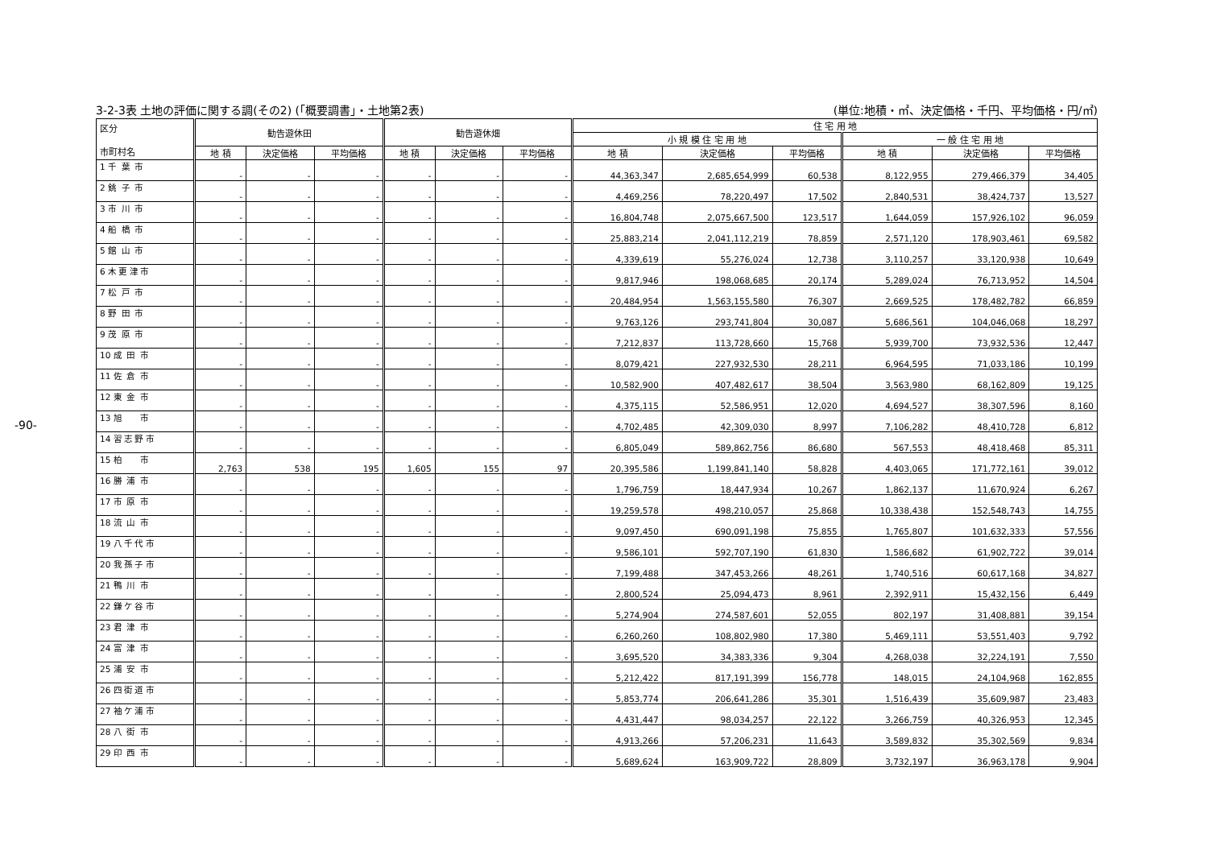-90-
3-2-3表 土地の評価に関する調(その2) (「概要調書」・土地第2表) (単位:地積・㎡、決定価格・千円、平均価格・円/㎡)
| 区分 市町村名 | 勧告遊休田 | | | 勧告遊休畑 | | | 住 宅 用 地 | | | | | |
| --- | --- | --- | --- | --- | --- | --- | --- | --- | --- | --- | --- | --- |
| | | | | | | | 小 規 模 住 宅 用 地 | | | 一 般 住 宅 用 地 | | |
| | 地 積 | 決定価格 | 平均価格 | 地 積 | 決定価格 | 平均価格 | 地 積 | 決定価格 | 平均価格 | 地 積 | 決定価格 | 平均価格 |
| 1 千 葉 市 | - | - | - | - | - | - | 44,363,347 | 2,685,654,999 | 60,538 | 8,122,955 | 279,466,379 | 34,405 |
| 2 銚 子 市 | - | - | - | - | - | - | 4,469,256 | 78,220,497 | 17,502 | 2,840,531 | 38,424,737 | 13,527 |
| 3 市 川 市 | - | - | - | - | - | - | 16,804,748 | 2,075,667,500 | 123,517 | 1,644,059 | 157,926,102 | 96,059 |
| 4 船 橋 市 | - | - | - | - | - | - | 25,883,214 | 2,041,112,219 | 78,859 | 2,571,120 | 178,903,461 | 69,582 |
| 5 館 山 市 | - | - | - | - | - | - | 4,339,619 | 55,276,024 | 12,738 | 3,110,257 | 33,120,938 | 10,649 |
| 6 木 更 津 市 | - | - | - | - | - | - | 9,817,946 | 198,068,685 | 20,174 | 5,289,024 | 76,713,952 | 14,504 |
| 7 松 戸 市 | - | - | - | - | - | - | 20,484,954 | 1,563,155,580 | 76,307 | 2,669,525 | 178,482,782 | 66,859 |
| 8 野 田 市 | - | - | - | - | - | - | 9,763,126 | 293,741,804 | 30,087 | 5,686,561 | 104,046,068 | 18,297 |
| 9 茂 原 市 | - | - | - | - | - | - | 7,212,837 | 113,728,660 | 15,768 | 5,939,700 | 73,932,536 | 12,447 |
| 10 成 田 市 | - | - | - | - | - | - | 8,079,421 | 227,932,530 | 28,211 | 6,964,595 | 71,033,186 | 10,199 |
| 11 佐 倉 市 | - | - | - | - | - | - | 10,582,900 | 407,482,617 | 38,504 | 3,563,980 | 68,162,809 | 19,125 |
| 12 東 金 市 | - | - | - | - | - | - | 4,375,115 | 52,586,951 | 12,020 | 4,694,527 | 38,307,596 | 8,160 |
| 13 旭 市 | - | - | - | - | - | - | 4,702,485 | 42,309,030 | 8,997 | 7,106,282 | 48,410,728 | 6,812 |
| 14 習 志 野 市 | - | - | - | - | - | - | 6,805,049 | 589,862,756 | 86,680 | 567,553 | 48,418,468 | 85,311 |
| 15 柏 市 | 2,763 | 538 | 195 | 1,605 | 155 | 97 | 20,395,586 | 1,199,841,140 | 58,828 | 4,403,065 | 171,772,161 | 39,012 |
| 16 勝 浦 市 | - | - | - | - | - | - | 1,796,759 | 18,447,934 | 10,267 | 1,862,137 | 11,670,924 | 6,267 |
| 17 市 原 市 | - | - | - | - | - | - | 19,259,578 | 498,210,057 | 25,868 | 10,338,438 | 152,548,743 | 14,755 |
| 18 流 山 市 | - | - | - | - | - | - | 9,097,450 | 690,091,198 | 75,855 | 1,765,807 | 101,632,333 | 57,556 |
| 19 八 千 代 市 | - | - | - | - | - | - | 9,586,101 | 592,707,190 | 61,830 | 1,586,682 | 61,902,722 | 39,014 |
| 20 我 孫 子 市 | - | - | - | - | - | - | 7,199,488 | 347,453,266 | 48,261 | 1,740,516 | 60,617,168 | 34,827 |
| 21 鴨 川 市 | - | - | - | - | - | - | 2,800,524 | 25,094,473 | 8,961 | 2,392,911 | 15,432,156 | 6,449 |
| 22 鎌 ケ 谷 市 | - | - | - | - | - | - | 5,274,904 | 274,587,601 | 52,055 | 802,197 | 31,408,881 | 39,154 |
| 23 君 津 市 | - | - | - | - | - | - | 6,260,260 | 108,802,980 | 17,380 | 5,469,111 | 53,551,403 | 9,792 |
| 24 富 津 市 | - | - | - | - | - | - | 3,695,520 | 34,383,336 | 9,304 | 4,268,038 | 32,224,191 | 7,550 |
| 25 浦 安 市 | - | - | - | - | - | - | 5,212,422 | 817,191,399 | 156,778 | 148,015 | 24,104,968 | 162,855 |
| 26 四 街 道 市 | - | - | - | - | - | - | 5,853,774 | 206,641,286 | 35,301 | 1,516,439 | 35,609,987 | 23,483 |
| 27 袖 ケ 浦 市 | - | - | - | - | - | - | 4,431,447 | 98,034,257 | 22,122 | 3,266,759 | 40,326,953 | 12,345 |
| 28 八 街 市 | - | - | - | - | - | - | 4,913,266 | 57,206,231 | 11,643 | 3,589,832 | 35,302,569 | 9,834 |
| 29 印 西 市 | - | - | - | - | - | - | 5,689,624 | 163,909,722 | 28,809 | 3,732,197 | 36,963,178 | 9,904 |